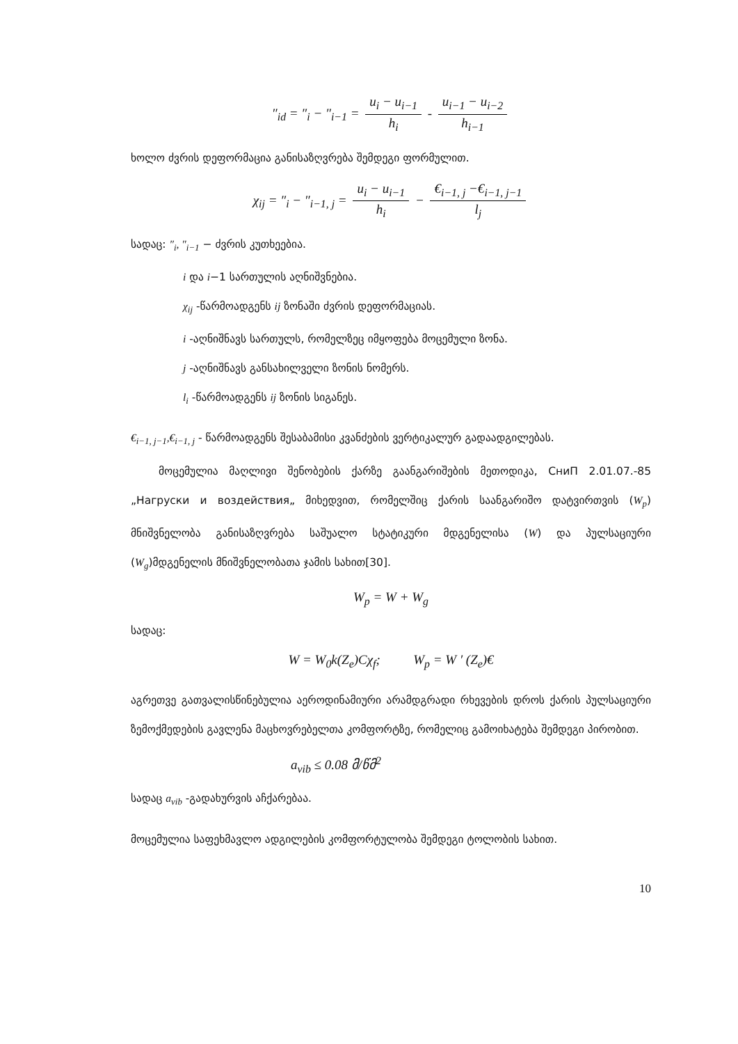″<sub>id</sub> = ″<sub>i</sub> − ″<sub>i−1</sub> = u<sub>i</sub> − u<sub>i−1</sub> h<sub>i</sub> - u<sub>i−1</sub> − u<sub>i−2</sub> h<sub>i−1</sub>
ხოლო ძვრის დეფორმაცია განისაზღვრება შემდეგი ფორმულით.
χ<sub>ij</sub> = ″<sub>i</sub> − ″<sub>i−1, j</sub> = u<sub>i</sub> − u<sub>i−1</sub> h<sub>i</sub> − €<sub>i−1, j</sub> −€<sub>i−1, j−1</sub> l<sub>j</sub>
სადაც: ″<sub>i</sub>, ″<sub>i−1</sub> − ძვრის კუთხეებია.
i და i−1 სართულის აღნიშვნებია.
χ<sub>ij</sub> -წარმოადგენს ij ზონაში ძვრის დეფორმაციას.
i -აღნიშნავს სართულს, რომელზეც იმყოფება მოცემული ზონა.
j -აღნიშნავს განსახილველი ზონის ნომერს.
l<sub>i</sub> -წარმოადგენს ij ზონის სიგანეს.
€<sub>i−1, j−1</sub>,€<sub>i−1, j</sub> - წარმოადგენს შესაბამისი კვანძების ვერტიკალურ გადაადგილებას.
მოცემულია მაღლივი შენობების ქარზე გაანგარიშების მეთოდიკა, СниП 2.01.07.-85 „Нагруски и воздействия„ მიხედვით, რომელშიც ქარის საანგარიშო დატვირთვის (W<sub>p</sub>) მნიშვნელობა განისაზღვრება საშუალო სტატიკური მდგენელისა (W) და პულსაციური (W<sub>g</sub>)მდგენელის მნიშვნელობათა ჯამის სახით[30].
W<sub>p</sub> = W + W<sub>g</sub>
სადაც:
W = W<sub>0</sub>k(Z<sub>e</sub>)Cχ<sub>f</sub>; W<sub>p</sub> = W ′ (Z<sub>e</sub>)€
აგრეთვე გათვალისწინებულია აეროდინამიური არამდგრადი რხევების დროს ქარის პულსაციური ზემოქმედების გავლენა მაცხოვრებელთა კომფორტზე, რომელიც გამოიხატება შემდეგი პირობით.
a<sub>vib</sub> ≤ 0.08 მ/წმ<sup>2</sup>
სადაც a<sub>vib</sub> -გადახურვის აჩქარებაა.
მოცემულია საფეხმავლო ადგილების კომფორტულობა შემდეგი ტოლობის სახით.
10